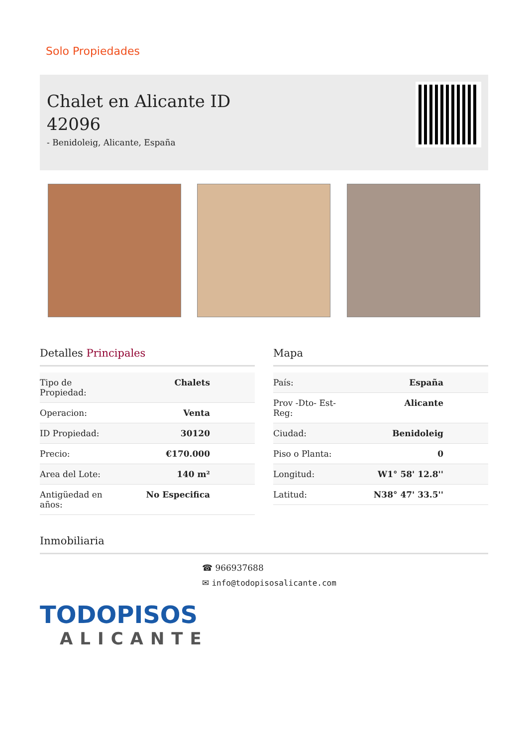Solo Propiedades
Chalet en Alicante ID 42096
- Benidoleig, Alicante, España
Detalles Principales
| Tipo de Propiedad: | Chalets |
| Operacion: | Venta |
| ID Propiedad: | 30120 |
| Precio: | €170.000 |
| Area del Lote: | 140 m² |
| Antigüedad en años: | No Especifica |
Mapa
| País: | España |
| Prov -Dto- Est- Reg: | Alicante |
| Ciudad: | Benidoleig |
| Piso o Planta: | 0 |
| Longitud: | W1° 58' 12.8'' |
| Latitud: | N38° 47' 33.5'' |
Inmobiliaria
☎ 966937688
✉ info@todopisosalicante.com
TODOPISOS
ALICANTE